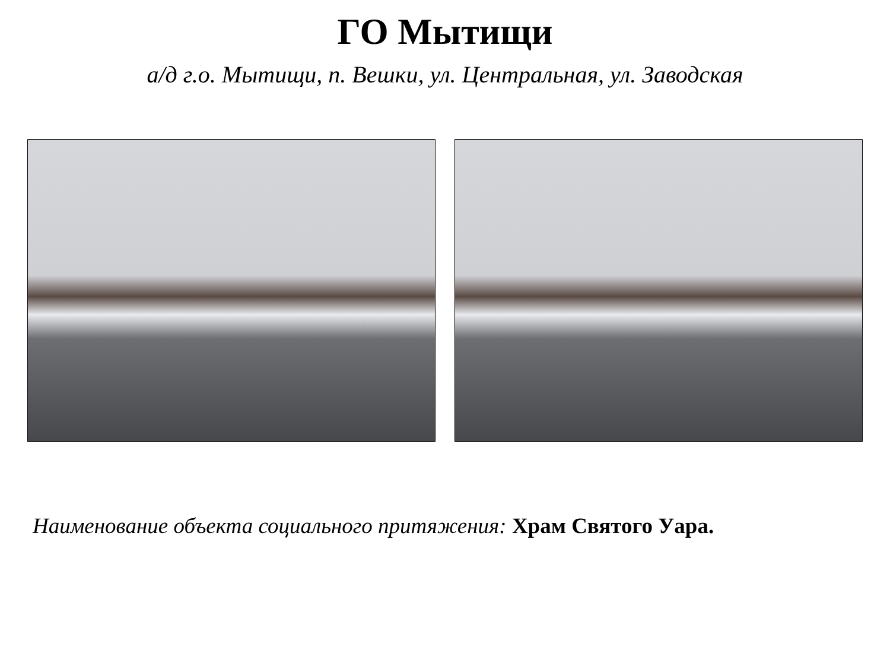ГО Мытищи
а/д г.о. Мытищи, п. Вешки, ул. Центральная, ул. Заводская
Наименование объекта социального притяжения: Храм Святого Уара.